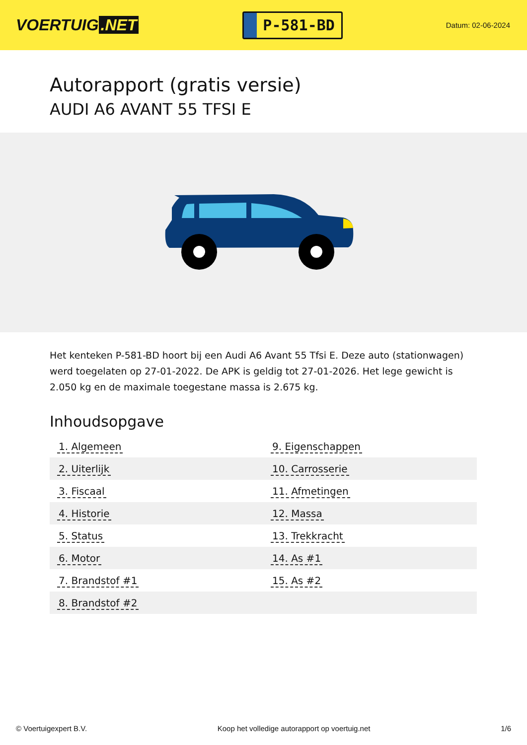VOERTUIG.NET
P-581-BD
Datum: 02-06-2024
Autorapport (gratis versie)
AUDI A6 AVANT 55 TFSI E
Het kenteken P-581-BD hoort bij een Audi A6 Avant 55 Tfsi E. Deze auto (stationwagen) werd toegelaten op 27-01-2022. De APK is geldig tot 27-01-2026. Het lege gewicht is 2.050 kg en de maximale toegestane massa is 2.675 kg.
Inhoudsopgave
| 1. Algemeen | 9. Eigenschappen |
| 2. Uiterlijk | 10. Carrosserie |
| 3. Fiscaal | 11. Afmetingen |
| 4. Historie | 12. Massa |
| 5. Status | 13. Trekkracht |
| 6. Motor | 14. As #1 |
| 7. Brandstof #1 | 15. As #2 |
| 8. Brandstof #2 | |
© Voertuigexpert B.V. Koop het volledige autorapport op voertuig.net 1/6